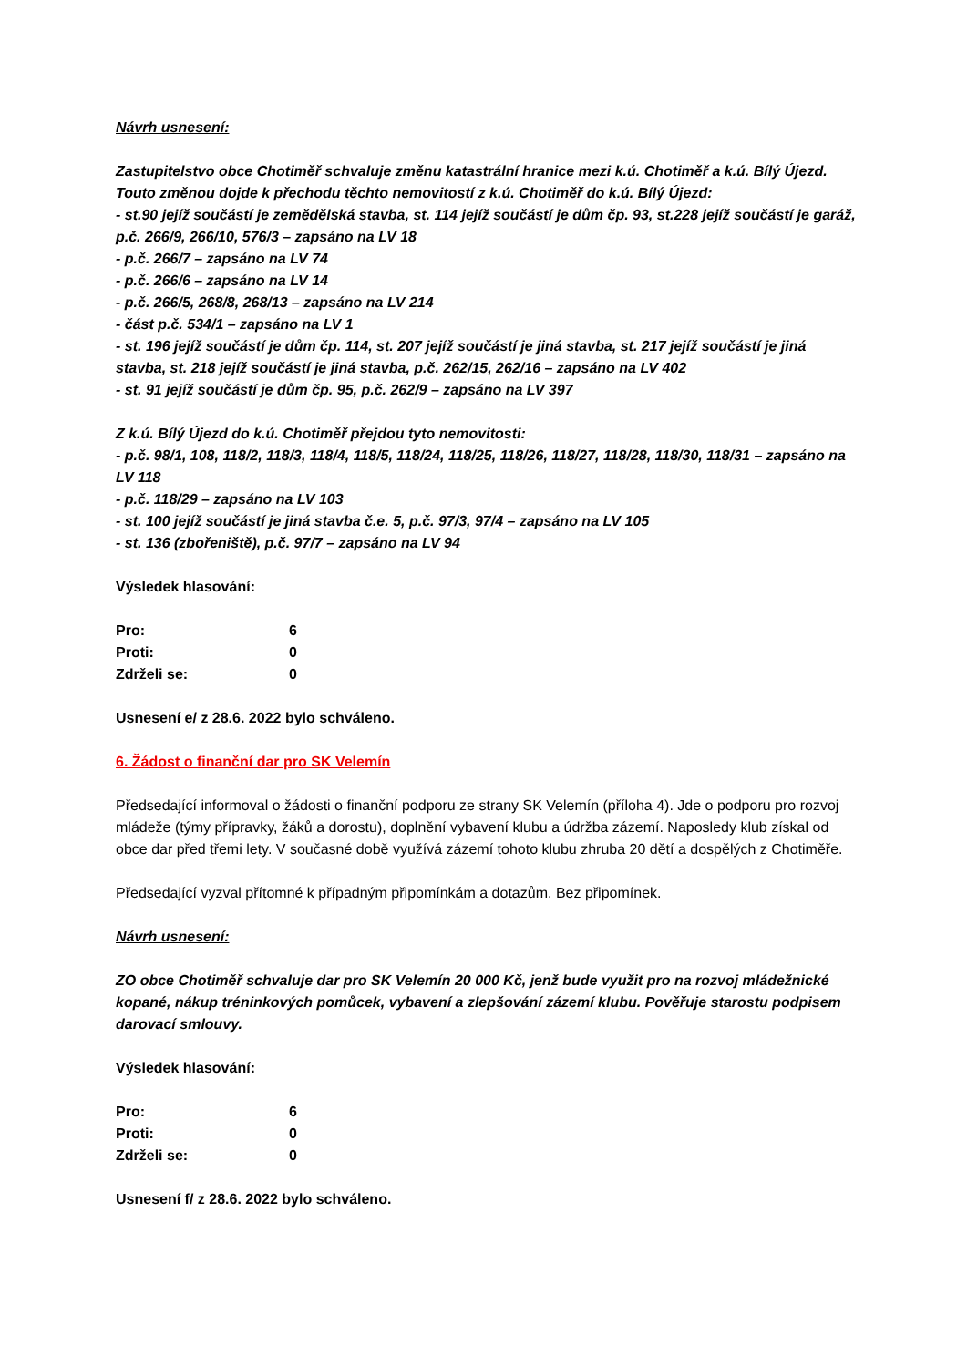Návrh usnesení:
Zastupitelstvo obce Chotiměř schvaluje změnu katastrální hranice mezi k.ú. Chotiměř a k.ú. Bílý Újezd. Touto změnou dojde k přechodu těchto nemovitostí z k.ú. Chotiměř do k.ú. Bílý Újezd:
- st.90 jejíž součástí je zemědělská stavba, st. 114 jejíž součástí je dům čp. 93, st.228 jejíž součástí je garáž, p.č. 266/9, 266/10, 576/3 – zapsáno na LV 18
- p.č. 266/7 – zapsáno na LV 74
- p.č. 266/6 – zapsáno na LV 14
- p.č. 266/5, 268/8, 268/13 – zapsáno na LV 214
- část p.č. 534/1 – zapsáno na LV 1
- st. 196 jejíž součástí je dům čp. 114, st. 207 jejíž součástí je jiná stavba, st. 217 jejíž součástí je jiná stavba, st. 218 jejíž součástí je jiná stavba, p.č. 262/15, 262/16 – zapsáno na LV 402
- st. 91 jejíž součástí je dům čp. 95, p.č. 262/9 – zapsáno na LV 397
Z k.ú. Bílý Újezd do k.ú. Chotiměř přejdou tyto nemovitosti:
- p.č. 98/1, 108, 118/2, 118/3, 118/4, 118/5, 118/24, 118/25, 118/26, 118/27, 118/28, 118/30, 118/31 – zapsáno na LV 118
- p.č. 118/29 – zapsáno na LV 103
- st. 100 jejíž součástí je jiná stavba č.e. 5, p.č. 97/3, 97/4 – zapsáno na LV 105
- st. 136 (zbořeniště), p.č. 97/7 – zapsáno na LV 94
Výsledek hlasování:
| Pro: | 6 |
| Proti: | 0 |
| Zdrželi se: | 0 |
Usnesení e/ z 28.6. 2022 bylo schváleno.
6. Žádost o finanční dar pro SK Velemín
Předsedající informoval o žádosti o finanční podporu ze strany SK Velemín (příloha 4). Jde o podporu pro rozvoj mládeže (týmy přípravky, žáků a dorostu), doplnění vybavení klubu a údržba zázemí. Naposledy klub získal od obce dar před třemi lety. V současné době využívá zázemí tohoto klubu zhruba 20 dětí a dospělých z Chotiměře.
Předsedající vyzval přítomné k případným připomínkám a dotazům. Bez připomínek.
Návrh usnesení:
ZO obce Chotiměř schvaluje dar pro SK Velemín 20 000 Kč, jenž bude využit pro na rozvoj mládežnické kopané, nákup tréninkových pomůcek, vybavení a zlepšování zázemí klubu. Pověřuje starostu podpisem darovací smlouvy.
Výsledek hlasování:
| Pro: | 6 |
| Proti: | 0 |
| Zdrželi se: | 0 |
Usnesení f/ z 28.6. 2022 bylo schváleno.